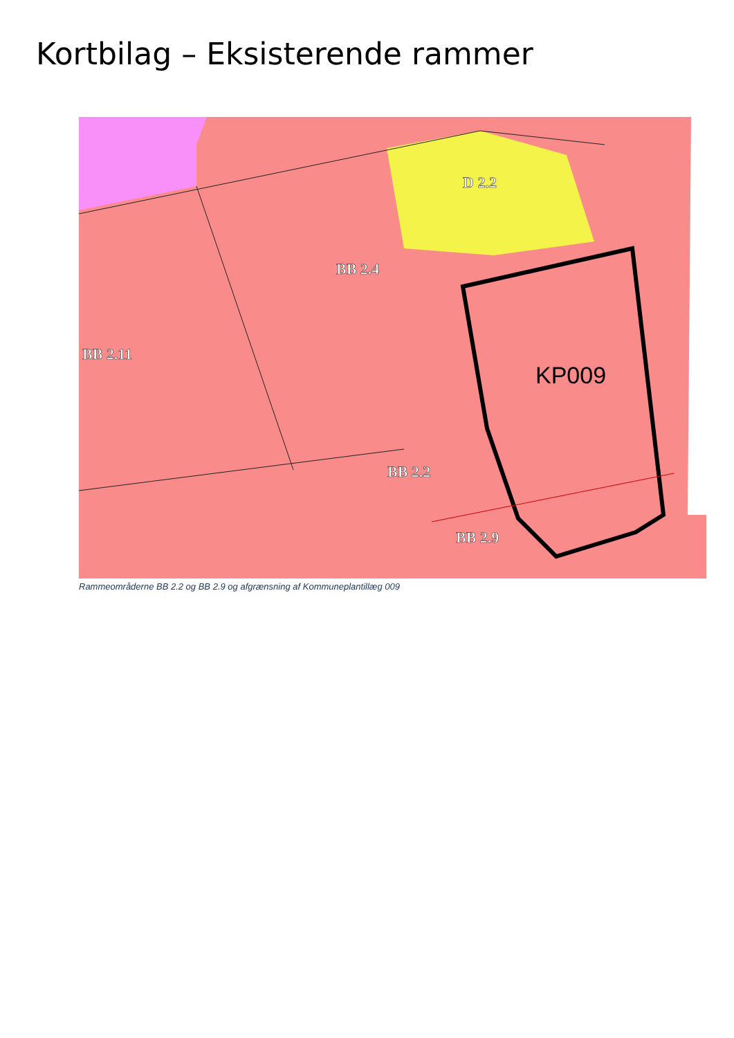Kortbilag – Eksisterende rammer
D 2.2
BB 2.4
BB 2.11
BB 2.2
BB 2.9
KP009
Rammeområderne BB 2.2 og BB 2.9 og afgrænsning af Kommuneplantillæg 009